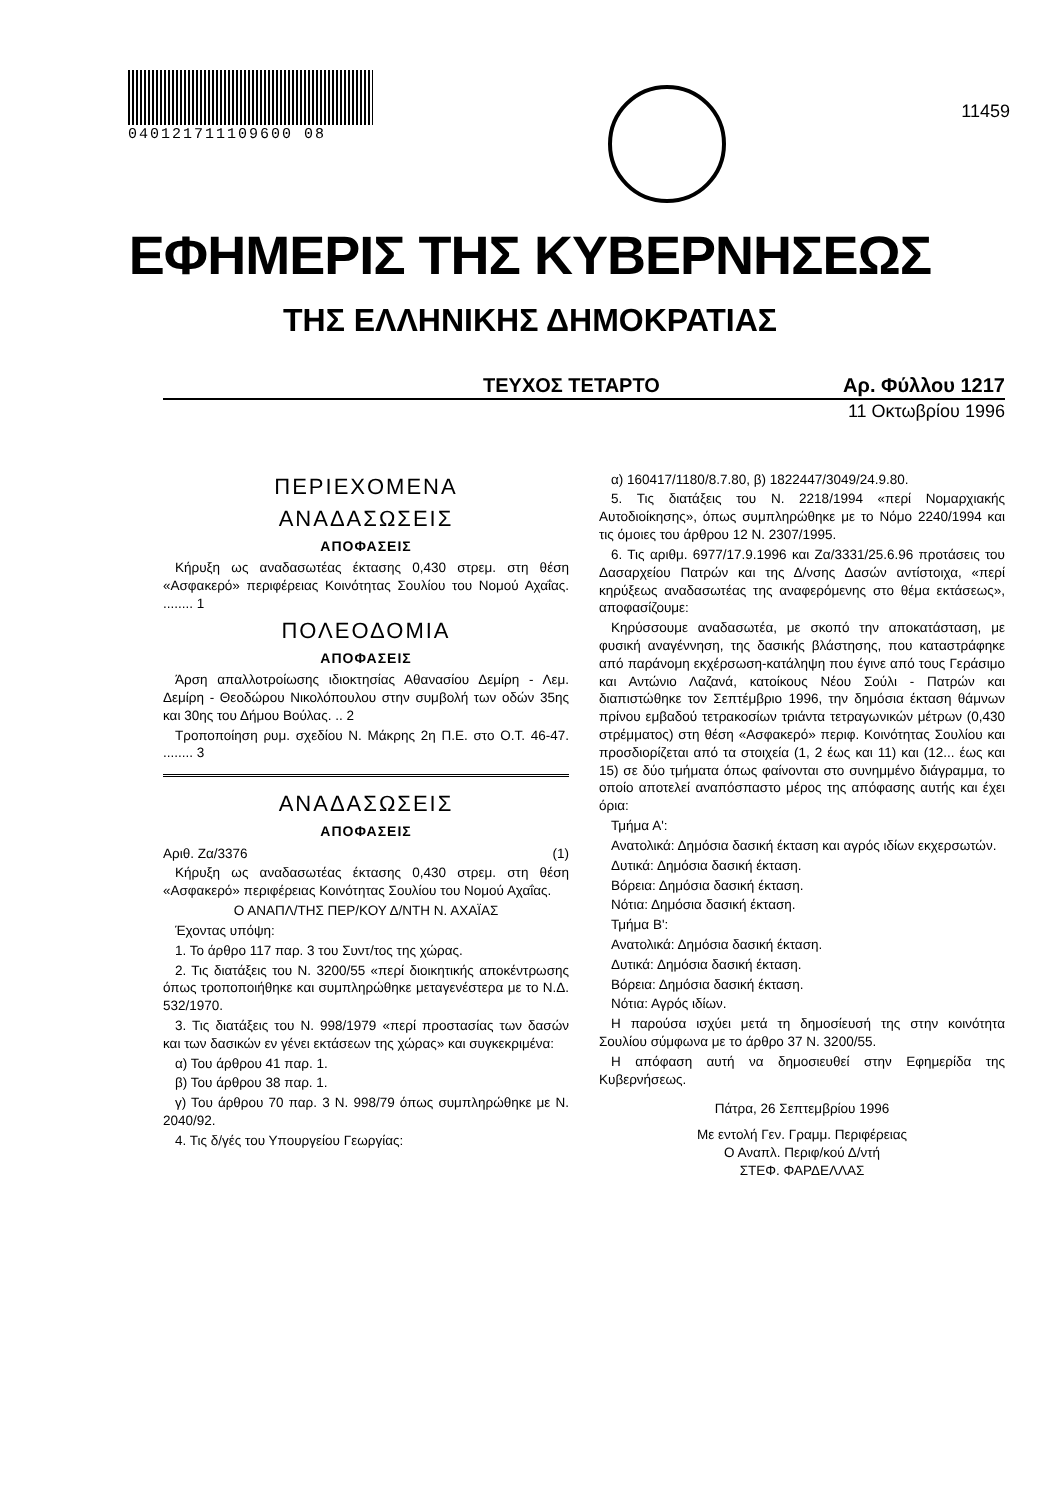040121711109600 08
11459
ΕΦΗΜΕΡΙΣ ΤΗΣ ΚΥΒΕΡΝΗΣΕΩΣ
ΤΗΣ ΕΛΛΗΝΙΚΗΣ ΔΗΜΟΚΡΑΤΙΑΣ
ΤΕΥΧΟΣ ΤΕΤΑΡΤΟ Αρ. Φύλλου 1217
11 Οκτωβρίου 1996
ΠΕΡΙΕΧΟΜΕΝΑ
ΑΝΑΔΑΣΩΣΕΙΣ
ΑΠΟΦΑΣΕΙΣ
Κήρυξη ως αναδασωτέας έκτασης 0,430 στρεμ. στη θέση «Ασφακερό» περιφέρειας Κοινότητας Σουλίου του Νομού Αχαΐας. ........ 1
ΠΟΛΕΟΔΟΜΙΑ
ΑΠΟΦΑΣΕΙΣ
Άρση απαλλοτροίωσης ιδιοκτησίας Αθανασίου Δεμίρη - Λεμ. Δεμίρη - Θεοδώρου Νικολόπουλου στην συμβολή των οδών 35ης και 30ης του Δήμου Βούλας. .. 2
Τροποποίηση ρυμ. σχεδίου Ν. Μάκρης 2η Π.Ε. στο Ο.Τ. 46-47. ........ 3
ΑΝΑΔΑΣΩΣΕΙΣ
ΑΠΟΦΑΣΕΙΣ
Αριθ. Ζα/3376 (1)
Κήρυξη ως αναδασωτέας έκτασης 0,430 στρεμ. στη θέση «Ασφακερό» περιφέρειας Κοινότητας Σουλίου του Νομού Αχαΐας.
Ο ΑΝΑΠΛ/ΤΗΣ ΠΕΡ/ΚΟΥ Δ/ΝΤΗ Ν. ΑΧΑΪΑΣ
Έχοντας υπόψη:
1. Το άρθρο 117 παρ. 3 του Συντ/τος της χώρας.
2. Τις διατάξεις του Ν. 3200/55 «περί διοικητικής αποκέντρωσης όπως τροποποιήθηκε και συμπληρώθηκε μεταγενέστερα με το Ν.Δ. 532/1970.
3. Τις διατάξεις του Ν. 998/1979 «περί προστασίας των δασών και των δασικών εν γένει εκτάσεων της χώρας» και συγκεκριμένα:
α) Του άρθρου 41 παρ. 1.
β) Του άρθρου 38 παρ. 1.
γ) Του άρθρου 70 παρ. 3 Ν. 998/79 όπως συμπληρώθηκε με Ν. 2040/92.
4. Τις δ/γές του Υπουργείου Γεωργίας:
α) 160417/1180/8.7.80, β) 1822447/3049/24.9.80.
5. Τις διατάξεις του Ν. 2218/1994 «περί Νομαρχιακής Αυτοδιοίκησης», όπως συμπληρώθηκε με το Νόμο 2240/1994 και τις όμοιες του άρθρου 12 Ν. 2307/1995.
6. Τις αριθμ. 6977/17.9.1996 και Ζα/3331/25.6.96 προτάσεις του Δασαρχείου Πατρών και της Δ/νσης Δασών αντίστοιχα, «περί κηρύξεως αναδασωτέας της αναφερόμενης στο θέμα εκτάσεως», αποφασίζουμε:
Κηρύσσουμε αναδασωτέα, με σκοπό την αποκατάσταση, με φυσική αναγέννηση, της δασικής βλάστησης, που καταστράφηκε από παράνομη εκχέρσωση-κατάληψη που έγινε από τους Γεράσιμο και Αντώνιο Λαζανά, κατοίκους Νέου Σούλι - Πατρών και διαπιστώθηκε τον Σεπτέμβριο 1996, την δημόσια έκταση θάμνων πρίνου εμβαδού τετρακοσίων τριάντα τετραγωνικών μέτρων (0,430 στρέμματος) στη θέση «Ασφακερό» περιφ. Κοινότητας Σουλίου και προσδιορίζεται από τα στοιχεία (1, 2 έως και 11) και (12... έως και 15) σε δύο τμήματα όπως φαίνονται στο συνημμένο διάγραμμα, το οποίο αποτελεί αναπόσπαστο μέρος της απόφασης αυτής και έχει όρια:
Τμήμα Α':
Ανατολικά: Δημόσια δασική έκταση και αγρός ιδίων εκχερσωτών.
Δυτικά: Δημόσια δασική έκταση.
Βόρεια: Δημόσια δασική έκταση.
Νότια: Δημόσια δασική έκταση.
Τμήμα Β':
Ανατολικά: Δημόσια δασική έκταση.
Δυτικά: Δημόσια δασική έκταση.
Βόρεια: Δημόσια δασική έκταση.
Νότια: Αγρός ιδίων.
Η παρούσα ισχύει μετά τη δημοσίευσή της στην κοινότητα Σουλίου σύμφωνα με το άρθρο 37 Ν. 3200/55.
Η απόφαση αυτή να δημοσιευθεί στην Εφημερίδα της Κυβερνήσεως.
Πάτρα, 26 Σεπτεμβρίου 1996
Με εντολή Γεν. Γραμμ. Περιφέρειας
Ο Αναπλ. Περιφ/κού Δ/ντή
ΣΤΕΦ. ΦΑΡΔΕΛΛΑΣ